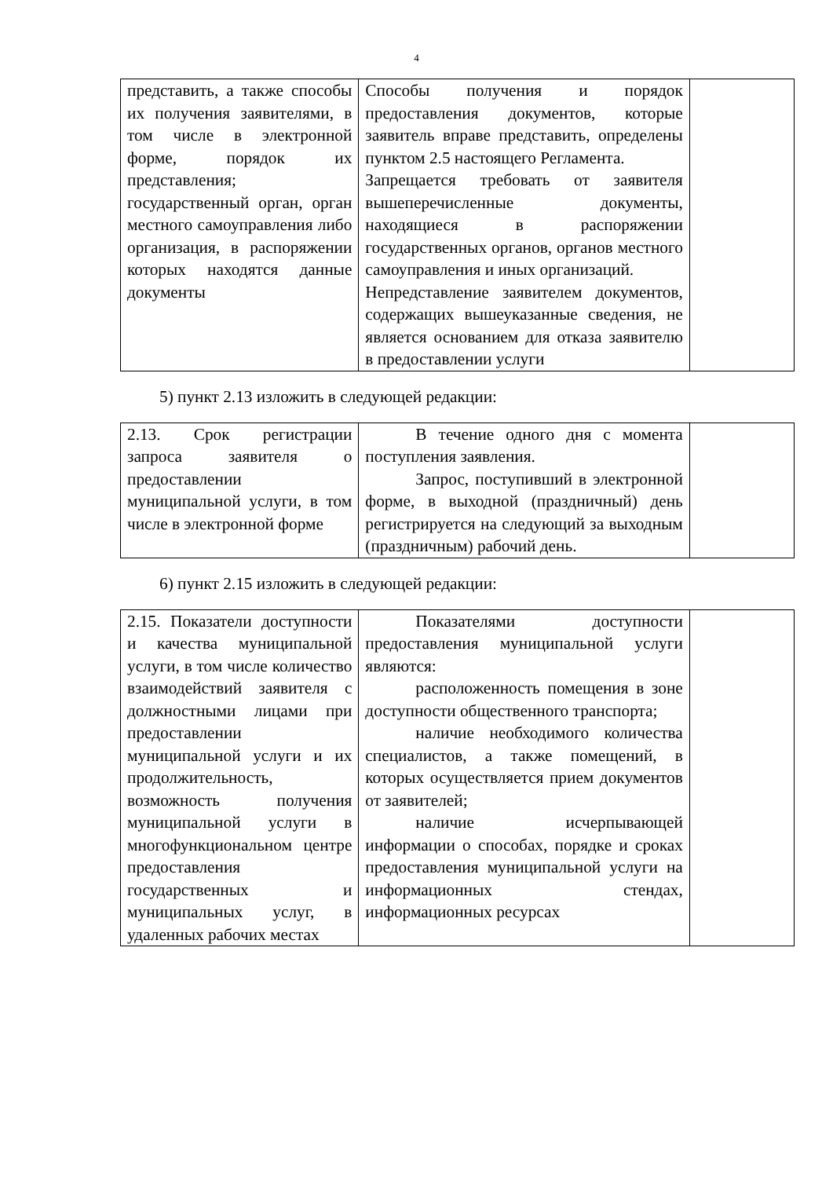4
| представить, а также способы их получения заявителями, в том числе в электронной форме, порядок их представления; государственный орган, орган местного самоуправления либо организация, в распоряжении которых находятся данные документы | Способы получения и порядок предоставления документов, которые заявитель вправе представить, определены пунктом 2.5 настоящего Регламента. Запрещается требовать от заявителя вышеперечисленные документы, находящиеся в распоряжении государственных органов, органов местного самоуправления и иных организаций. Непредставление заявителем документов, содержащих вышеуказанные сведения, не является основанием для отказа заявителю в предоставлении услуги | |
5) пункт 2.13 изложить в следующей редакции:
| 2.13. Срок регистрации запроса заявителя о предоставлении муниципальной услуги, в том числе в электронной форме | В течение одного дня с момента поступления заявления. Запрос, поступивший в электронной форме, в выходной (праздничный) день регистрируется на следующий за выходным (праздничным) рабочий день. | |
6) пункт 2.15 изложить в следующей редакции:
| 2.15. Показатели доступности и качества муниципальной услуги, в том числе количество взаимодействий заявителя с должностными лицами при предоставлении муниципальной услуги и их продолжительность, возможность получения муниципальной услуги в многофункциональном центре предоставления государственных и муниципальных услуг, в удаленных рабочих местах | Показателями доступности предоставления муниципальной услуги являются: расположенность помещения в зоне доступности общественного транспорта; наличие необходимого количества специалистов, а также помещений, в которых осуществляется прием документов от заявителей; наличие исчерпывающей информации о способах, порядке и сроках предоставления муниципальной услуги на информационных стендах, информационных ресурсах | |